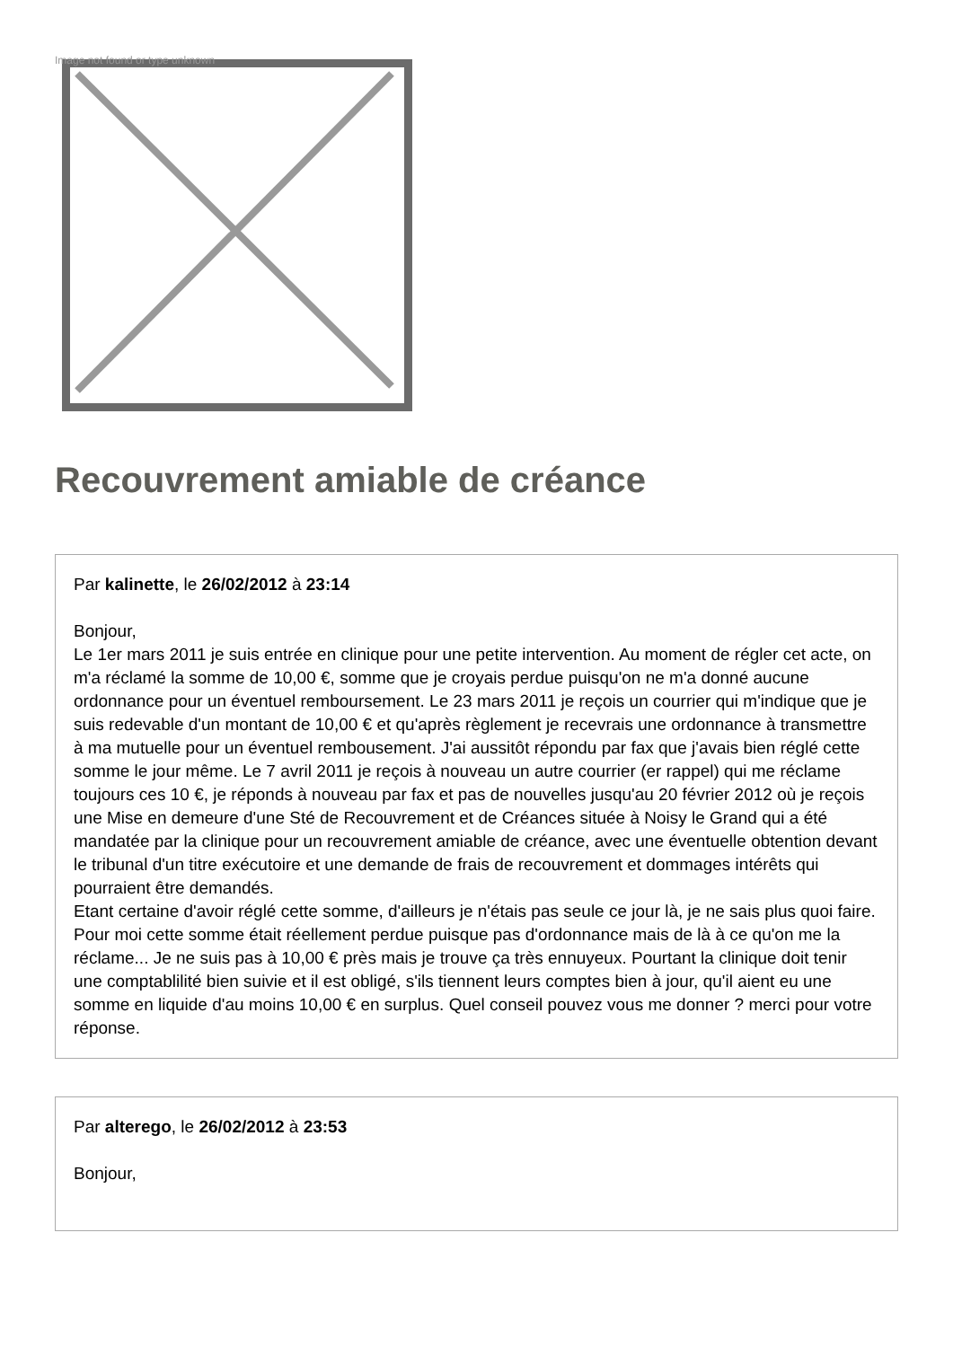Image not found or type unknown
Recouvrement amiable de créance
Par kalinette, le 26/02/2012 à 23:14
Bonjour,
Le 1er mars 2011 je suis entrée en clinique pour une petite intervention. Au moment de régler cet acte, on m'a réclamé la somme de 10,00 €, somme que je croyais perdue puisqu'on ne m'a donné aucune ordonnance pour un éventuel remboursement. Le 23 mars 2011 je reçois un courrier qui m'indique que je suis redevable d'un montant de 10,00 € et qu'après règlement je recevrais une ordonnance à transmettre à ma mutuelle pour un éventuel rembousement. J'ai aussitôt répondu par fax que j'avais bien réglé cette somme le jour même. Le 7 avril 2011 je reçois à nouveau un autre courrier (er rappel) qui me réclame toujours ces 10 €, je réponds à nouveau par fax et pas de nouvelles jusqu'au 20 février 2012 où je reçois une Mise en demeure d'une Sté de Recouvrement et de Créances située à Noisy le Grand qui a été mandatée par la clinique pour un recouvrement amiable de créance, avec une éventuelle obtention devant le tribunal d'un titre exécutoire et une demande de frais de recouvrement et dommages intérêts qui pourraient être demandés.
Etant certaine d'avoir réglé cette somme, d'ailleurs je n'étais pas seule ce jour là, je ne sais plus quoi faire. Pour moi cette somme était réellement perdue puisque pas d'ordonnance mais de là à ce qu'on me la réclame... Je ne suis pas à 10,00 € près mais je trouve ça très ennuyeux. Pourtant la clinique doit tenir une comptablilité bien suivie et il est obligé, s'ils tiennent leurs comptes bien à jour, qu'il aient eu une somme en liquide d'au moins 10,00 € en surplus. Quel conseil pouvez vous me donner ? merci pour votre réponse.
Par alterego, le 26/02/2012 à 23:53
Bonjour,